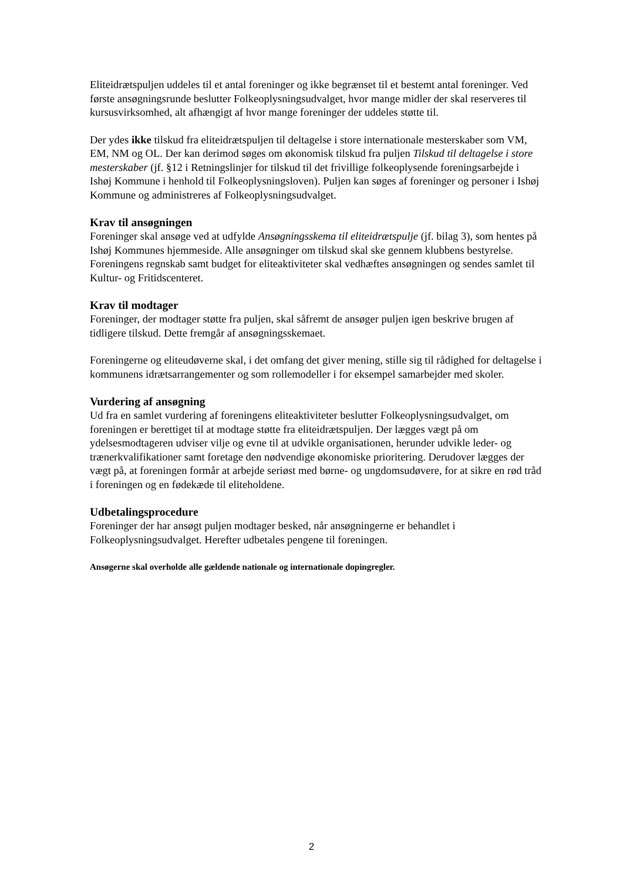Eliteidrætspuljen uddeles til et antal foreninger og ikke begrænset til et bestemt antal foreninger. Ved første ansøgningsrunde beslutter Folkeoplysningsudvalget, hvor mange midler der skal reserveres til kursusvirksomhed, alt afhængigt af hvor mange foreninger der uddeles støtte til.
Der ydes ikke tilskud fra eliteidrætspuljen til deltagelse i store internationale mesterskaber som VM, EM, NM og OL. Der kan derimod søges om økonomisk tilskud fra puljen Tilskud til deltagelse i store mesterskaber (jf. §12 i Retningslinjer for tilskud til det frivillige folkeoplysende foreningsarbejde i Ishøj Kommune i henhold til Folkeoplysningsloven). Puljen kan søges af foreninger og personer i Ishøj Kommune og administreres af Folkeoplysningsudvalget.
Krav til ansøgningen
Foreninger skal ansøge ved at udfylde Ansøgningsskema til eliteidrætspulje (jf. bilag 3), som hentes på Ishøj Kommunes hjemmeside. Alle ansøgninger om tilskud skal ske gennem klubbens bestyrelse. Foreningens regnskab samt budget for eliteaktiviteter skal vedhæftes ansøgningen og sendes samlet til Kultur- og Fritidscenteret.
Krav til modtager
Foreninger, der modtager støtte fra puljen, skal såfremt de ansøger puljen igen beskrive brugen af tidligere tilskud. Dette fremgår af ansøgningsskemaet.
Foreningerne og eliteudøverne skal, i det omfang det giver mening, stille sig til rådighed for deltagelse i kommunens idrætsarrangementer og som rollemodeller i for eksempel samarbejder med skoler.
Vurdering af ansøgning
Ud fra en samlet vurdering af foreningens eliteaktiviteter beslutter Folkeoplysningsudvalget, om foreningen er berettiget til at modtage støtte fra eliteidrætspuljen. Der lægges vægt på om ydelsesmodtageren udviser vilje og evne til at udvikle organisationen, herunder udvikle leder- og trænerkvalifikationer samt foretage den nødvendige økonomiske prioritering. Derudover lægges der vægt på, at foreningen formår at arbejde seriøst med børne- og ungdomsudøvere, for at sikre en rød tråd i foreningen og en fødekæde til eliteholdene.
Udbetalingsprocedure
Foreninger der har ansøgt puljen modtager besked, når ansøgningerne er behandlet i Folkeoplysningsudvalget. Herefter udbetales pengene til foreningen.
Ansøgerne skal overholde alle gældende nationale og internationale dopingregler.
2